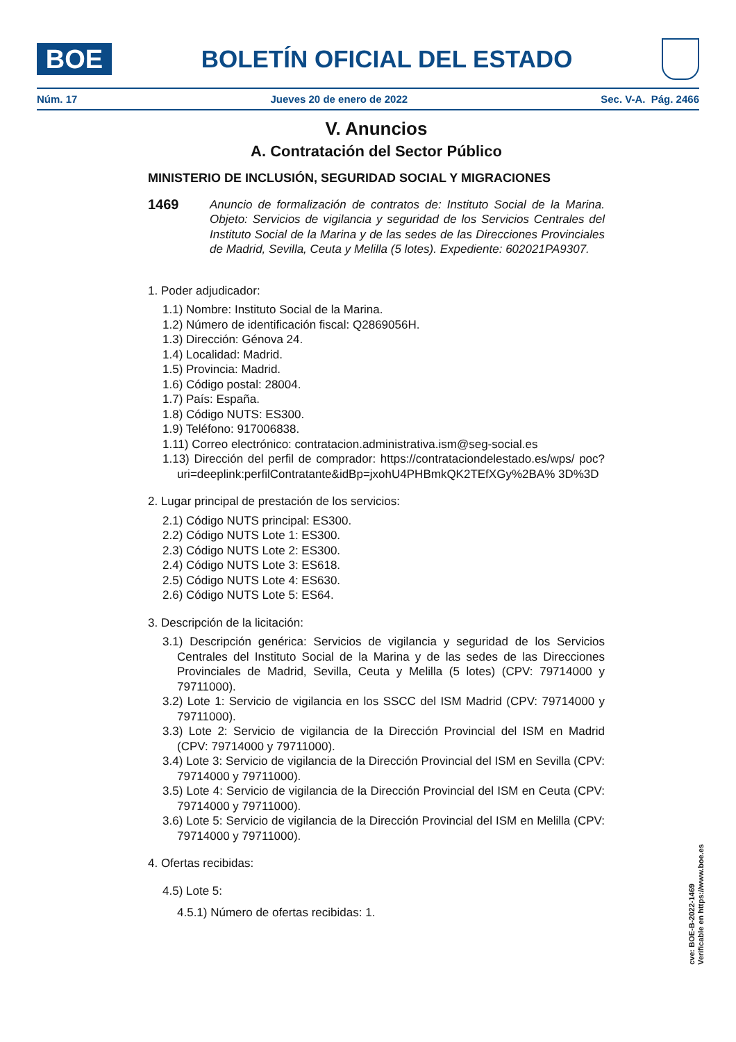BOE
BOLETÍN OFICIAL DEL ESTADO
Núm. 17 Jueves 20 de enero de 2022 Sec. V-A. Pág. 2466
V. Anuncios
A. Contratación del Sector Público
MINISTERIO DE INCLUSIÓN, SEGURIDAD SOCIAL Y MIGRACIONES
1469
Anuncio de formalización de contratos de: Instituto Social de la Marina. Objeto: Servicios de vigilancia y seguridad de los Servicios Centrales del Instituto Social de la Marina y de las sedes de las Direcciones Provinciales de Madrid, Sevilla, Ceuta y Melilla (5 lotes). Expediente: 602021PA9307.
1. Poder adjudicador:
1.1) Nombre: Instituto Social de la Marina.
1.2) Número de identificación fiscal: Q2869056H.
1.3) Dirección: Génova 24.
1.4) Localidad: Madrid.
1.5) Provincia: Madrid.
1.6) Código postal: 28004.
1.7) País: España.
1.8) Código NUTS: ES300.
1.9) Teléfono: 917006838.
1.11) Correo electrónico: contratacion.administrativa.ism@seg-social.es
1.13) Dirección del perfil de comprador: https://contrataciondelestado.es/wps/ poc?uri=deeplink:perfilContratante&idBp=jxohU4PHBmkQK2TEfXGy%2BA% 3D%3D
2. Lugar principal de prestación de los servicios:
2.1) Código NUTS principal: ES300.
2.2) Código NUTS Lote 1: ES300.
2.3) Código NUTS Lote 2: ES300.
2.4) Código NUTS Lote 3: ES618.
2.5) Código NUTS Lote 4: ES630.
2.6) Código NUTS Lote 5: ES64.
3. Descripción de la licitación:
3.1) Descripción genérica: Servicios de vigilancia y seguridad de los Servicios Centrales del Instituto Social de la Marina y de las sedes de las Direcciones Provinciales de Madrid, Sevilla, Ceuta y Melilla (5 lotes) (CPV: 79714000 y 79711000).
3.2) Lote 1: Servicio de vigilancia en los SSCC del ISM Madrid (CPV: 79714000 y 79711000).
3.3) Lote 2: Servicio de vigilancia de la Dirección Provincial del ISM en Madrid (CPV: 79714000 y 79711000).
3.4) Lote 3: Servicio de vigilancia de la Dirección Provincial del ISM en Sevilla (CPV: 79714000 y 79711000).
3.5) Lote 4: Servicio de vigilancia de la Dirección Provincial del ISM en Ceuta (CPV: 79714000 y 79711000).
3.6) Lote 5: Servicio de vigilancia de la Dirección Provincial del ISM en Melilla (CPV: 79714000 y 79711000).
4. Ofertas recibidas:
4.5) Lote 5:
4.5.1) Número de ofertas recibidas: 1.
cve: BOE-B-2022-1469
Verificable en https://www.boe.es